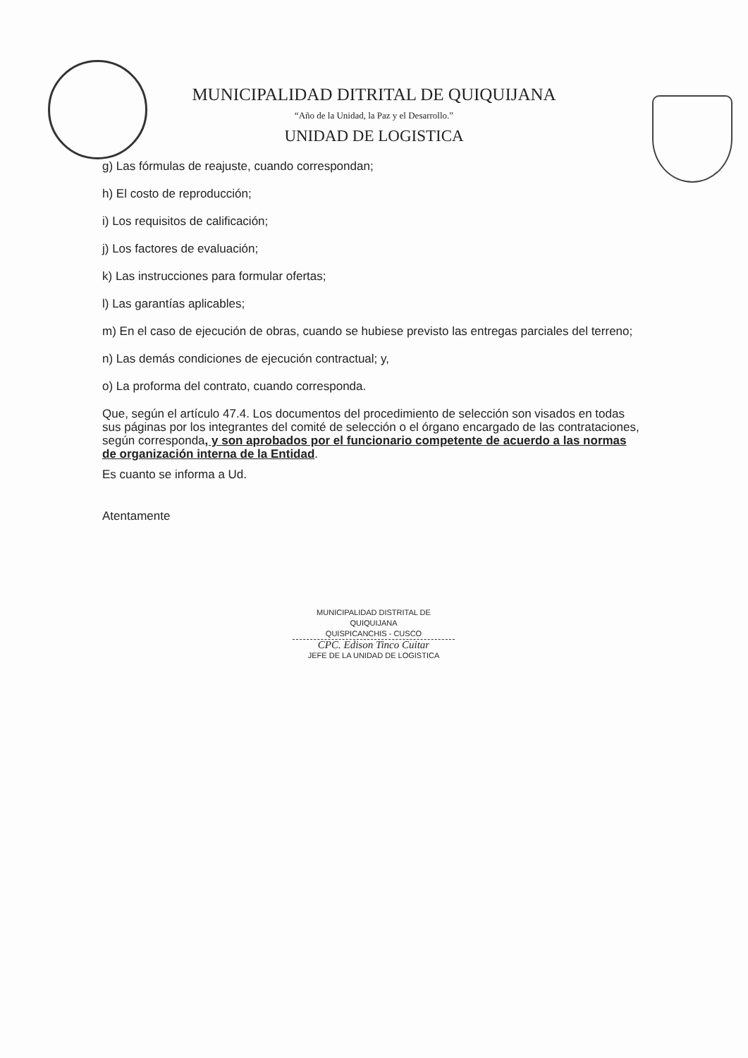MUNICIPALIDAD DITRITAL DE QUIQUIJANA
“Año de la Unidad, la Paz y el Desarrollo.”
UNIDAD DE LOGISTICA
g) Las fórmulas de reajuste, cuando correspondan;
h) El costo de reproducción;
i) Los requisitos de calificación;
j) Los factores de evaluación;
k) Las instrucciones para formular ofertas;
l) Las garantías aplicables;
m) En el caso de ejecución de obras, cuando se hubiese previsto las entregas parciales del terreno;
n) Las demás condiciones de ejecución contractual; y,
o) La proforma del contrato, cuando corresponda.
Que, según el artículo 47.4. Los documentos del procedimiento de selección son visados en todas sus páginas por los integrantes del comité de selección o el órgano encargado de las contrataciones, según corresponda, y son aprobados por el funcionario competente de acuerdo a las normas de organización interna de la Entidad.
Es cuanto se informa a Ud.
Atentamente
MUNICIPALIDAD DISTRITAL DE QUIQUIJANA
QUISPICANCHIS - CUSCO
CPC. Edison Tinco Cuitar
JEFE DE LA UNIDAD DE LOGISTICA